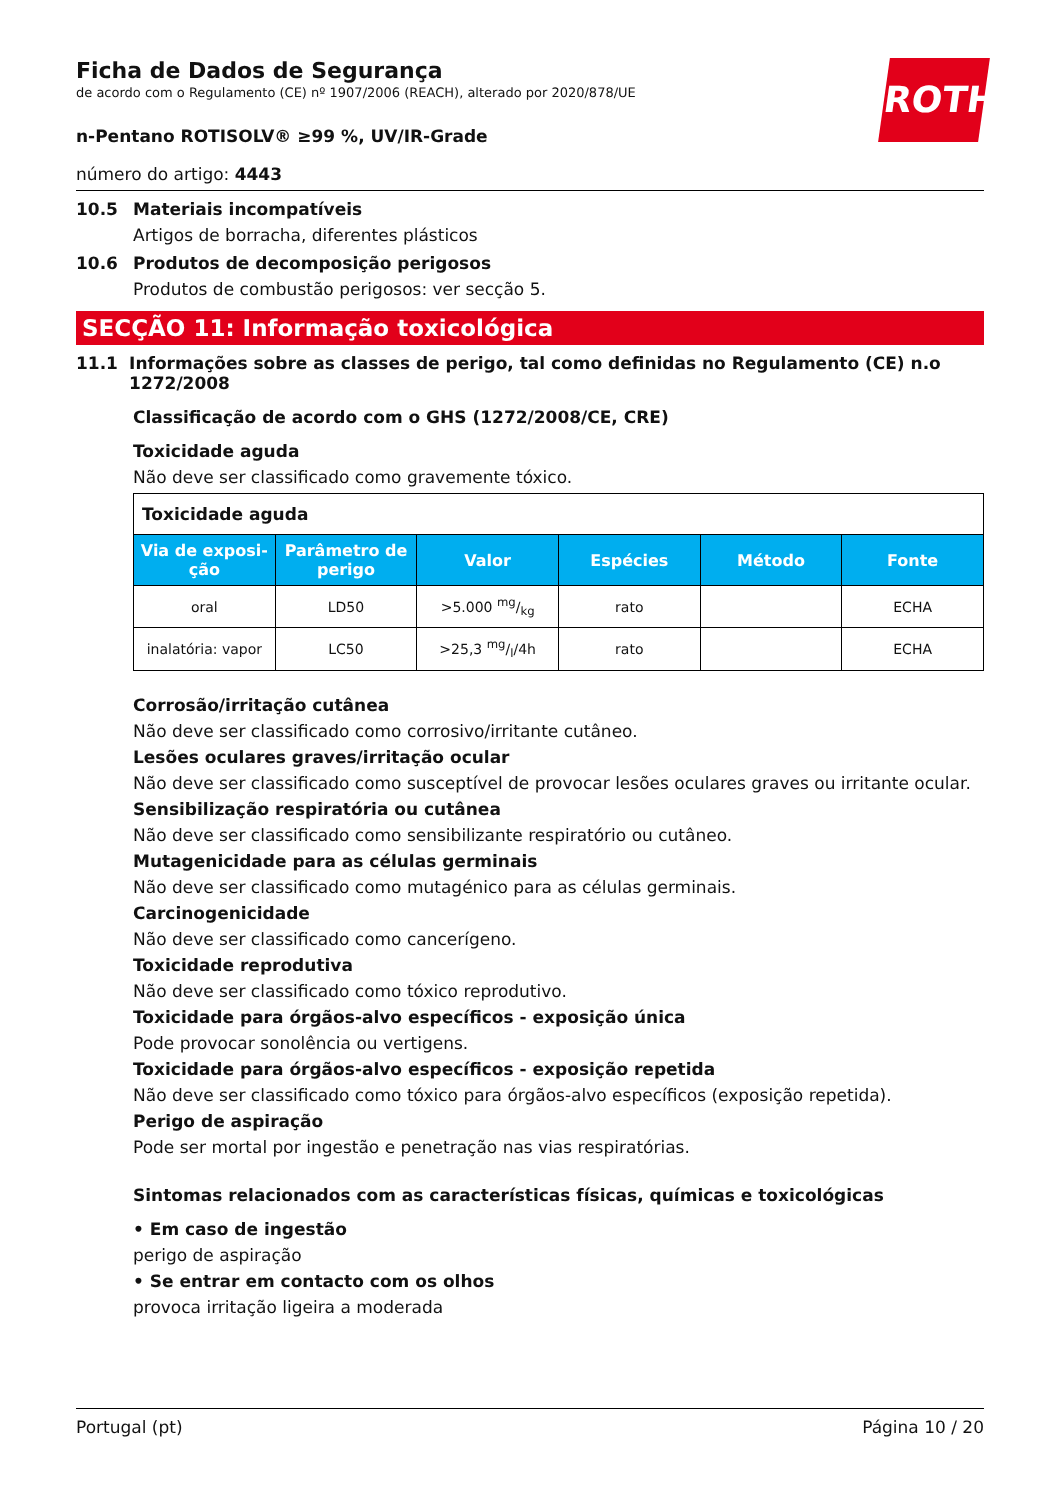ROTH
Ficha de Dados de Segurança
de acordo com o Regulamento (CE) nº 1907/2006 (REACH), alterado por 2020/878/UE
n-Pentano ROTISOLV® ≥99 %, UV/IR-Grade
número do artigo: 4443
10.5 Materiais incompatíveis
Artigos de borracha, diferentes plásticos
10.6 Produtos de decomposição perigosos
Produtos de combustão perigosos: ver secção 5.
SECÇÃO 11: Informação toxicológica
11.1 Informações sobre as classes de perigo, tal como definidas no Regulamento (CE) n.o 1272/2008
Classificação de acordo com o GHS (1272/2008/CE, CRE)
Toxicidade aguda
Não deve ser classificado como gravemente tóxico.
| Toxicidade aguda | | | | | |
| Via de exposi-ção | Parâmetro de perigo | Valor | Espécies | Método | Fonte |
| oral | LD50 | >5.000 mg/kg | rato | | ECHA |
| inalatória: vapor | LC50 | >25,3 mg/l/4h | rato | | ECHA |
Corrosão/irritação cutânea
Não deve ser classificado como corrosivo/irritante cutâneo.
Lesões oculares graves/irritação ocular
Não deve ser classificado como susceptível de provocar lesões oculares graves ou irritante ocular.
Sensibilização respiratória ou cutânea
Não deve ser classificado como sensibilizante respiratório ou cutâneo.
Mutagenicidade para as células germinais
Não deve ser classificado como mutagénico para as células germinais.
Carcinogenicidade
Não deve ser classificado como cancerígeno.
Toxicidade reprodutiva
Não deve ser classificado como tóxico reprodutivo.
Toxicidade para órgãos-alvo específicos - exposição única
Pode provocar sonolência ou vertigens.
Toxicidade para órgãos-alvo específicos - exposição repetida
Não deve ser classificado como tóxico para órgãos-alvo específicos (exposição repetida).
Perigo de aspiração
Pode ser mortal por ingestão e penetração nas vias respiratórias.
Sintomas relacionados com as características físicas, químicas e toxicológicas
• Em caso de ingestão
perigo de aspiração
• Se entrar em contacto com os olhos
provoca irritação ligeira a moderada
Portugal (pt) Página 10 / 20